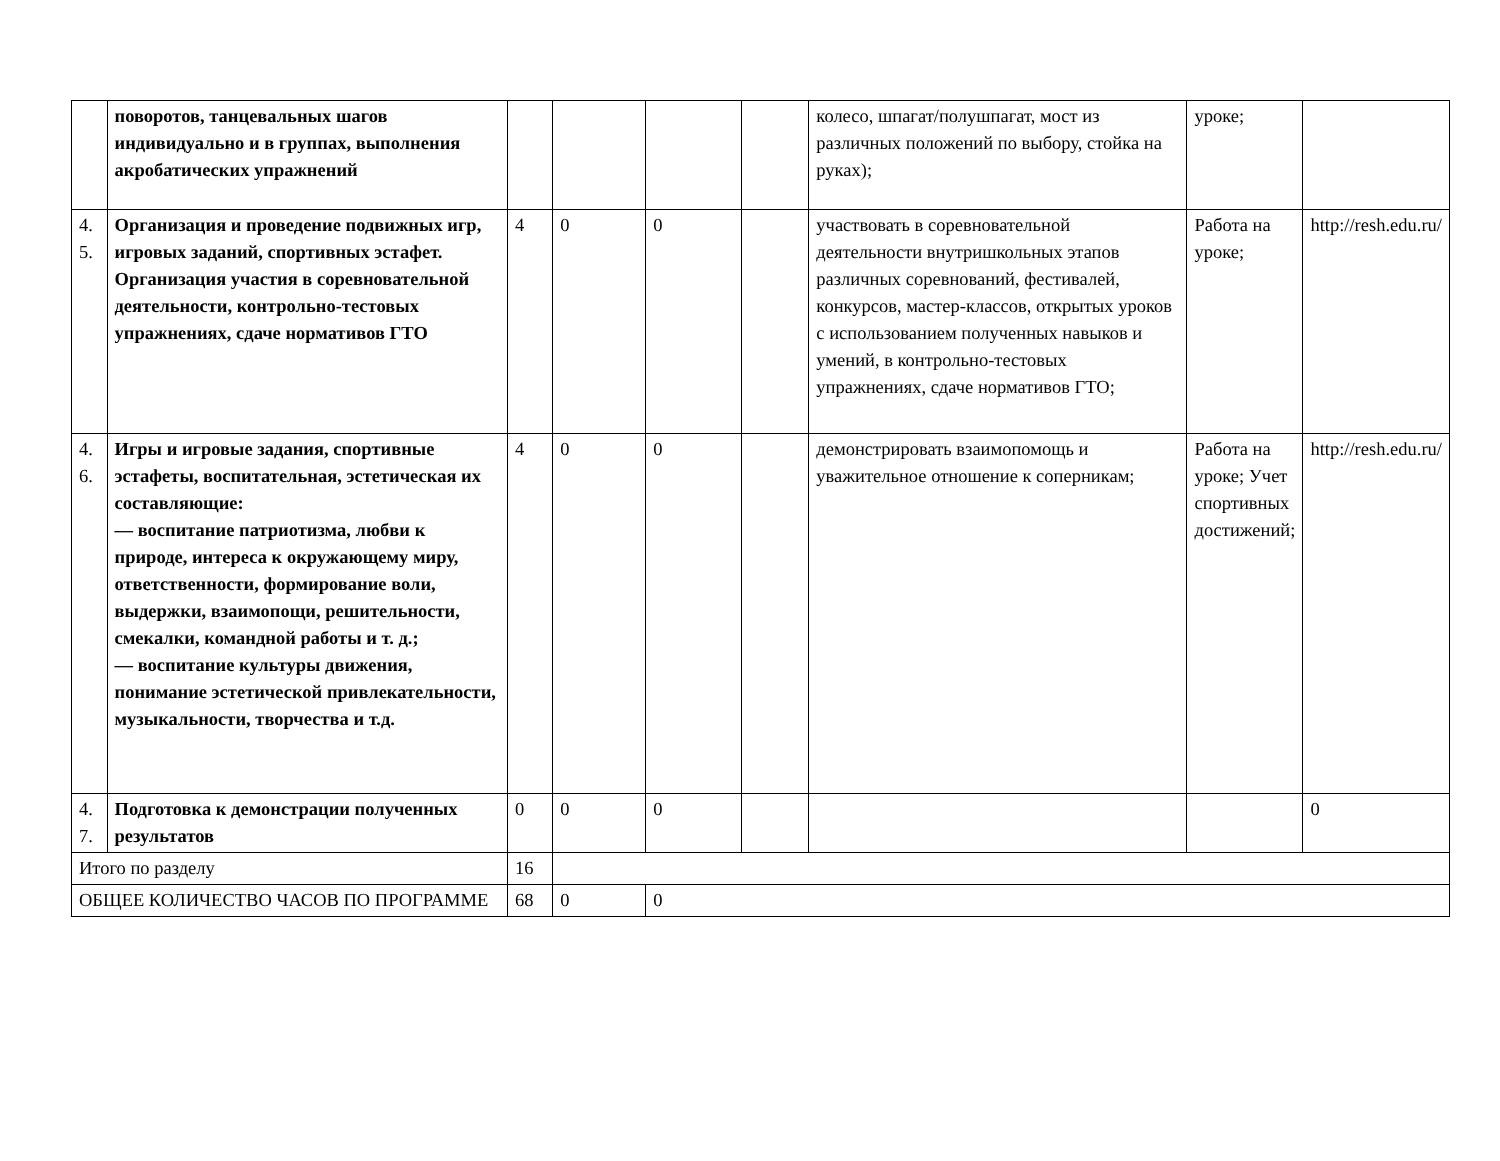| | поворотов, танцевальных шагов индивидуально и в группах, выполнения акробатических упражнений | | | | | колесо, шпагат/полушпагат, мост из различных положений по выбору, стойка на руках); | уроке; | |
| 4. 5. | Организация и проведение подвижных игр, игровых заданий, спортивных эстафет. Организация участия в соревновательной деятельности, контрольно-тестовых упражнениях, сдаче нормативов ГТО | 4 | 0 | 0 | | участвовать в соревновательной деятельности внутришкольных этапов различных соревнований, фестивалей, конкурсов, мастер-классов, открытых уроков с использованием полученных навыков и умений, в контрольно-тестовых упражнениях, сдаче нормативов ГТО; | Работа на уроке; | http://resh.edu.ru/ |
| 4. 6. | Игры и игровые задания, спортивные эстафеты, воспитательная, эстетическая их составляющие: — воспитание патриотизма, любви к природе, интереса к окружающему миру, ответственности, формирование воли, выдержки, взаимопощи, решительности, смекалки, командной работы и т. д.; — воспитание культуры движения, понимание эстетической привлекательности, музыкальности, творчества и т.д. | 4 | 0 | 0 | | демонстрировать взаимопомощь и уважительное отношение к соперникам; | Работа на уроке; Учет спортивных достижений; | http://resh.edu.ru/ |
| 4. 7. | Подготовка к демонстрации полученных результатов | 0 | 0 | 0 | | | | 0 |
| Итого по разделу | | 16 | | | | | | |
| ОБЩЕЕ КОЛИЧЕСТВО ЧАСОВ ПО ПРОГРАММЕ | | 68 | 0 | 0 | | | | |